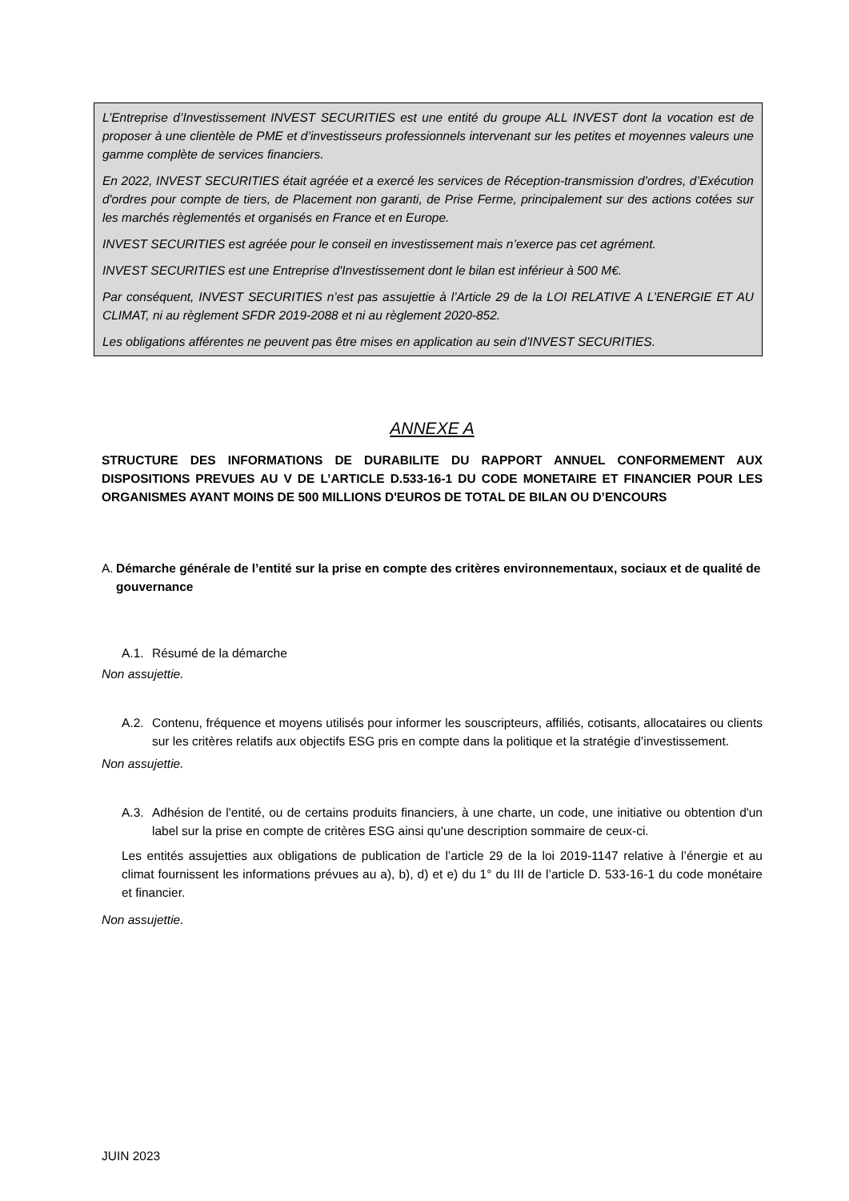L’Entreprise d’Investissement INVEST SECURITIES est une entité du groupe ALL INVEST dont la vocation est de proposer à une clientèle de PME et d’investisseurs professionnels intervenant sur les petites et moyennes valeurs une gamme complète de services financiers.
En 2022, INVEST SECURITIES était agréée et a exercé les services de Réception-transmission d’ordres, d’Exécution d'ordres pour compte de tiers, de Placement non garanti, de Prise Ferme, principalement sur des actions cotées sur les marchés règlementés et organisés en France et en Europe.
INVEST SECURITIES est agréée pour le conseil en investissement mais n’exerce pas cet agrément.
INVEST SECURITIES est une Entreprise d'Investissement dont le bilan est inférieur à 500 M€.
Par conséquent, INVEST SECURITIES n’est pas assujettie à l’Article 29 de la LOI RELATIVE A L’ENERGIE ET AU CLIMAT, ni au règlement SFDR 2019-2088 et ni au règlement 2020-852.
Les obligations afférentes ne peuvent pas être mises en application au sein d’INVEST SECURITIES.
ANNEXE A
STRUCTURE DES INFORMATIONS DE DURABILITE DU RAPPORT ANNUEL CONFORMEMENT AUX DISPOSITIONS PREVUES AU V DE L’ARTICLE D.533-16-1 DU CODE MONETAIRE ET FINANCIER POUR LES ORGANISMES AYANT MOINS DE 500 MILLIONS D'EUROS DE TOTAL DE BILAN OU D’ENCOURS
A. Démarche générale de l’entité sur la prise en compte des critères environnementaux, sociaux et de qualité de gouvernance
A.1. Résumé de la démarche
Non assujettie.
A.2. Contenu, fréquence et moyens utilisés pour informer les souscripteurs, affiliés, cotisants, allocataires ou clients sur les critères relatifs aux objectifs ESG pris en compte dans la politique et la stratégie d’investissement.
Non assujettie.
A.3. Adhésion de l'entité, ou de certains produits financiers, à une charte, un code, une initiative ou obtention d'un label sur la prise en compte de critères ESG ainsi qu'une description sommaire de ceux-ci.
Les entités assujetties aux obligations de publication de l’article 29 de la loi 2019-1147 relative à l’énergie et au climat fournissent les informations prévues au a), b), d) et e) du 1° du III de l’article D. 533-16-1 du code monétaire et financier.
Non assujettie.
JUIN 2023